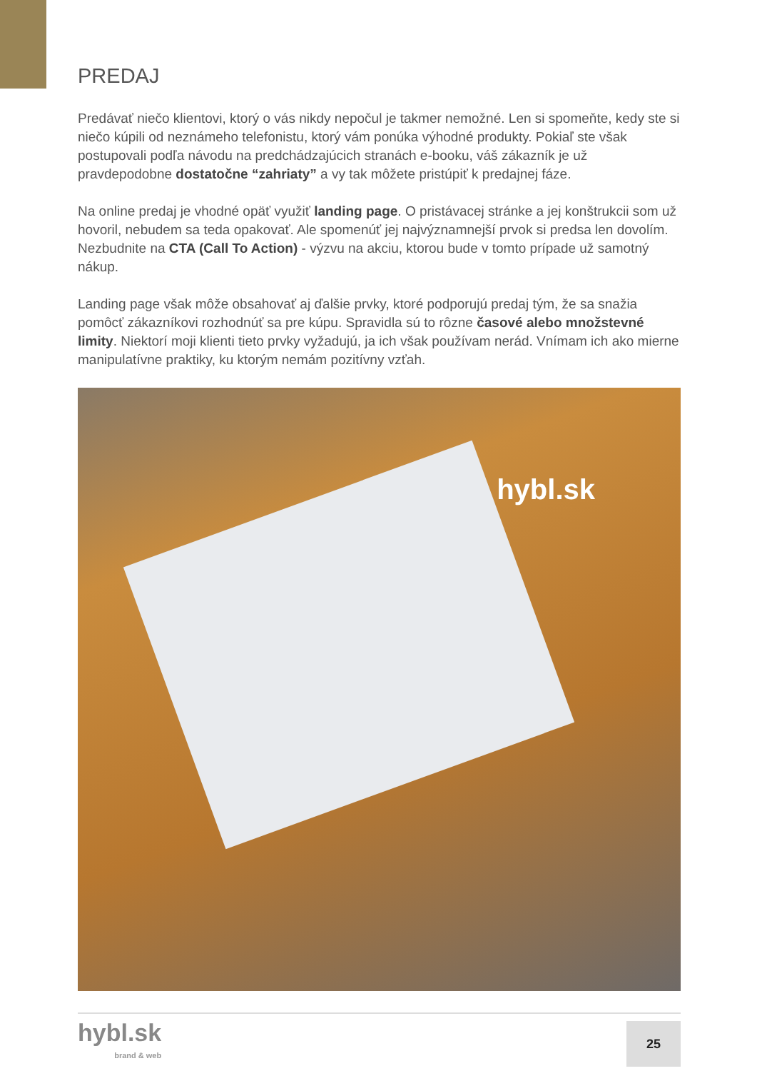PREDAJ
Predávať niečo klientovi, ktorý o vás nikdy nepočul je takmer nemožné. Len si spomeňte, kedy ste si niečo kúpili od neznámeho telefonistu, ktorý vám ponúka výhodné produkty. Pokiaľ ste však postupovali podľa návodu na predchádzajúcich stranách e-booku, váš zákazník je už pravdepodobne dostatočne “zahriaty” a vy tak môžete pristúpiť k predajnej fáze.
Na online predaj je vhodné opäť využiť landing page. O pristávacej stránke a jej konštrukcii som už hovoril, nebudem sa teda opakovať. Ale spomenúť jej najvýznamnejší prvok si predsa len dovolím. Nezbudnite na CTA (Call To Action) - výzvu na akciu, ktorou bude v tomto prípade už samotný nákup.
Landing page však môže obsahovať aj ďalšie prvky, ktoré podporujú predaj tým, že sa snažia pomôcť zákazníkovi rozhodnúť sa pre kúpu. Spravidla sú to rôzne časové alebo množstevné limity. Niektorí moji klienti tieto prvky vyžadujú, ja ich však používam nerád. Vnímam ich ako mierne manipulatívne praktiky, ku ktorým nemám pozitívny vzťah.
hybl.sk
hybl.sk
brand & web
25